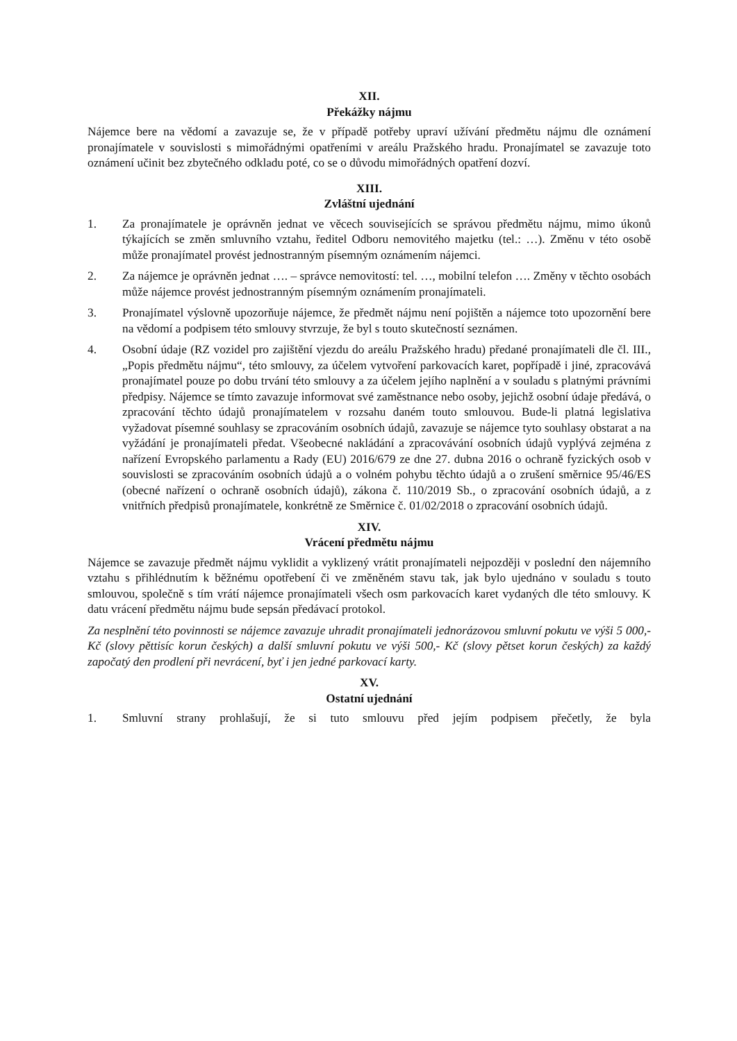XII.
Překážky nájmu
Nájemce bere na vědomí a zavazuje se, že v případě potřeby upraví užívání předmětu nájmu dle oznámení pronajímatele v souvislosti s mimořádnými opatřeními v areálu Pražského hradu. Pronajímatel se zavazuje toto oznámení učinit bez zbytečného odkladu poté, co se o důvodu mimořádných opatření dozví.
XIII.
Zvláštní ujednání
1. Za pronajímatele je oprávněn jednat ve věcech souvisejících se správou předmětu nájmu, mimo úkonů týkajících se změn smluvního vztahu, ředitel Odboru nemovitého majetku (tel.: …). Změnu v této osobě může pronajímatel provést jednostranným písemným oznámením nájemci.
2. Za nájemce je oprávněn jednat …. – správce nemovitostí: tel. …, mobilní telefon …. Změny v těchto osobách může nájemce provést jednostranným písemným oznámením pronajímateli.
3. Pronajímatel výslovně upozorňuje nájemce, že předmět nájmu není pojištěn a nájemce toto upozornění bere na vědomí a podpisem této smlouvy stvrzuje, že byl s touto skutečností seznámen.
4. Osobní údaje (RZ vozidel pro zajištění vjezdu do areálu Pražského hradu) předané pronajímateli dle čl. III., „Popis předmětu nájmu“, této smlouvy, za účelem vytvoření parkovacích karet, popřípadě i jiné, zpracovává pronajímatel pouze po dobu trvání této smlouvy a za účelem jejího naplnění a v souladu s platnými právními předpisy. Nájemce se tímto zavazuje informovat své zaměstnance nebo osoby, jejichž osobní údaje předává, o zpracování těchto údajů pronajímatelem v rozsahu daném touto smlouvou. Bude-li platná legislativa vyžadovat písemné souhlasy se zpracováním osobních údajů, zavazuje se nájemce tyto souhlasy obstarat a na vyžádání je pronajímateli předat. Všeobecné nakládání a zpracovávání osobních údajů vyplývá zejména z nařízení Evropského parlamentu a Rady (EU) 2016/679 ze dne 27. dubna 2016 o ochraně fyzických osob v souvislosti se zpracováním osobních údajů a o volném pohybu těchto údajů a o zrušení směrnice 95/46/ES (obecné nařízení o ochraně osobních údajů), zákona č. 110/2019 Sb., o zpracování osobních údajů, a z vnitřních předpisů pronajímatele, konkrétně ze Směrnice č. 01/02/2018 o zpracování osobních údajů.
XIV.
Vrácení předmětu nájmu
Nájemce se zavazuje předmět nájmu vyklidit a vyklizený vrátit pronajímateli nejpozději v poslední den nájemního vztahu s přihlédnutím k běžnému opotřebení či ve změněném stavu tak, jak bylo ujednáno v souladu s touto smlouvou, společně s tím vrátí nájemce pronajímateli všech osm parkovacích karet vydaných dle této smlouvy. K datu vrácení předmětu nájmu bude sepsán předávací protokol.
Za nesplnění této povinnosti se nájemce zavazuje uhradit pronajímateli jednorázovou smluvní pokutu ve výši 5 000,- Kč (slovy pěttisíc korun českých) a další smluvní pokutu ve výši 500,- Kč (slovy pětset korun českých) za každý započatý den prodlení při nevrácení, byť i jen jedné parkovací karty.
XV.
Ostatní ujednání
1. Smluvní strany prohlašují, že si tuto smlouvu před jejím podpisem přečetly, že byla